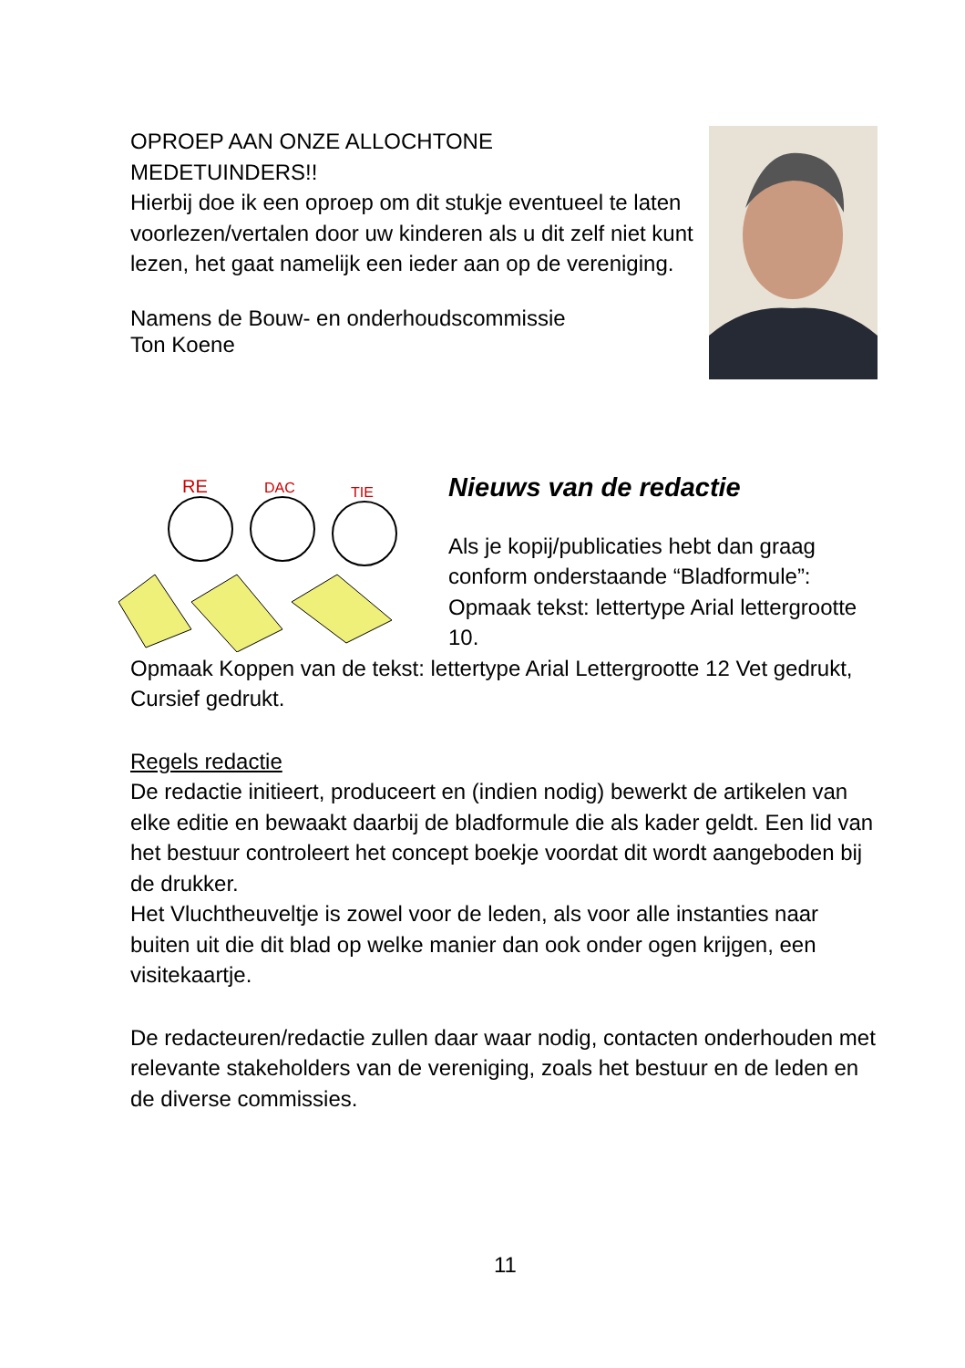OPROEP AAN ONZE ALLOCHTONE
MEDETUINDERS!!
Hierbij doe ik een oproep om dit stukje eventueel te laten voorlezen/vertalen door uw kinderen als u dit zelf niet kunt lezen, het gaat namelijk een ieder aan op de vereniging.
Namens de Bouw- en onderhoudscommissie
Ton Koene
RE
DAC
TIE
Nieuws van de redactie
Als je kopij/publicaties hebt dan graag conform onderstaande “Bladformule”: Opmaak tekst: lettertype Arial lettergrootte 10.
Opmaak Koppen van de tekst: lettertype Arial Lettergrootte 12 Vet gedrukt, Cursief gedrukt.
Regels redactie
De redactie initieert, produceert en (indien nodig) bewerkt de artikelen van elke editie en bewaakt daarbij de bladformule die als kader geldt. Een lid van het bestuur controleert het concept boekje voordat dit wordt aangeboden bij de drukker.
Het Vluchtheuveltje is zowel voor de leden, als voor alle instanties naar buiten uit die dit blad op welke manier dan ook onder ogen krijgen, een visitekaartje.
De redacteuren/redactie zullen daar waar nodig, contacten onderhouden met relevante stakeholders van de vereniging, zoals het bestuur en de leden en de diverse commissies.
11